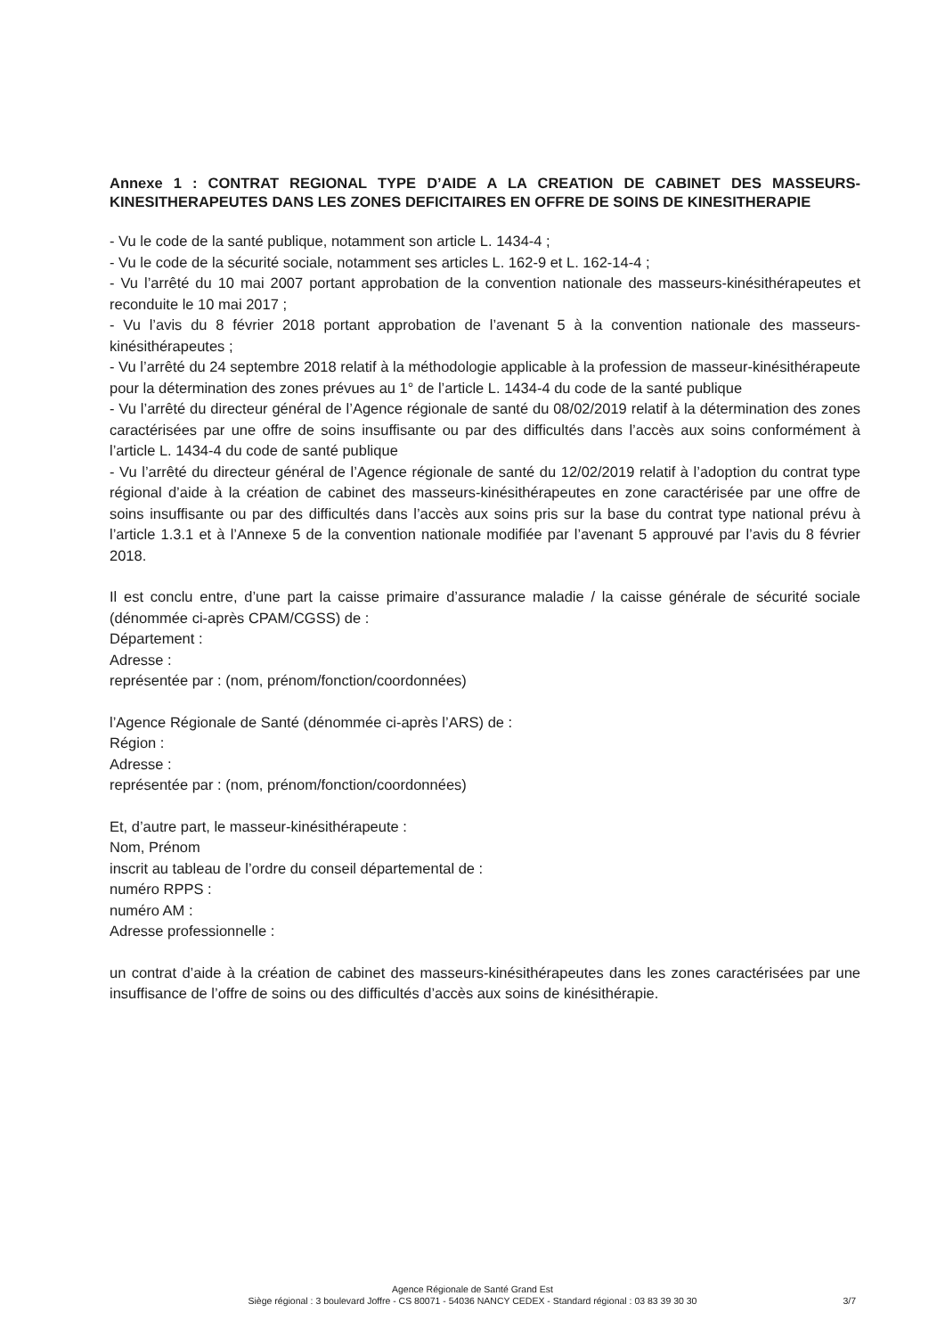Annexe 1 : CONTRAT REGIONAL TYPE D’AIDE A LA CREATION DE CABINET DES MASSEURS-KINESITHERAPEUTES DANS LES ZONES DEFICITAIRES EN OFFRE DE SOINS DE KINESITHERAPIE
- Vu le code de la santé publique, notamment son article L. 1434-4 ;
- Vu le code de la sécurité sociale, notamment ses articles L. 162-9 et L. 162-14-4 ;
- Vu l’arrêté du 10 mai 2007 portant approbation de la convention nationale des masseurs-kinésithérapeutes et reconduite le 10 mai 2017 ;
- Vu l’avis du 8 février 2018 portant approbation de l’avenant 5 à la convention nationale des masseurs-kinésithérapeutes ;
- Vu l’arrêté du 24 septembre 2018 relatif à la méthodologie applicable à la profession de masseur-kinésithérapeute pour la détermination des zones prévues au 1° de l’article L. 1434-4 du code de la santé publique
- Vu l’arrêté du directeur général de l’Agence régionale de santé du 08/02/2019 relatif à la détermination des zones caractérisées par une offre de soins insuffisante ou par des difficultés dans l’accès aux soins conformément à l’article L. 1434-4 du code de santé publique
- Vu l’arrêté du directeur général de l’Agence régionale de santé du 12/02/2019 relatif à l’adoption du contrat type régional d’aide à la création de cabinet des masseurs-kinésithérapeutes en zone caractérisée par une offre de soins insuffisante ou par des difficultés dans l’accès aux soins pris sur la base du contrat type national prévu à l’article 1.3.1 et à l’Annexe 5 de la convention nationale modifiée par l’avenant 5 approuvé par l’avis du 8 février 2018.
Il est conclu entre, d’une part la caisse primaire d’assurance maladie / la caisse générale de sécurité sociale (dénommée ci-après CPAM/CGSS) de :
Département :
Adresse :
représentée par : (nom, prénom/fonction/coordonnées)
l’Agence Régionale de Santé (dénommée ci-après l’ARS) de :
Région :
Adresse :
représentée par : (nom, prénom/fonction/coordonnées)
Et, d’autre part, le masseur-kinésithérapeute :
Nom, Prénom
inscrit au tableau de l’ordre du conseil départemental de :
numéro RPPS :
numéro AM :
Adresse professionnelle :
un contrat d’aide à la création de cabinet des masseurs-kinésithérapeutes dans les zones caractérisées par une insuffisance de l’offre de soins ou des difficultés d’accès aux soins de kinésithérapie.
Agence Régionale de Santé Grand Est
Siège régional : 3 boulevard Joffre - CS 80071 - 54036 NANCY CEDEX - Standard régional : 03 83 39 30 30
3/7